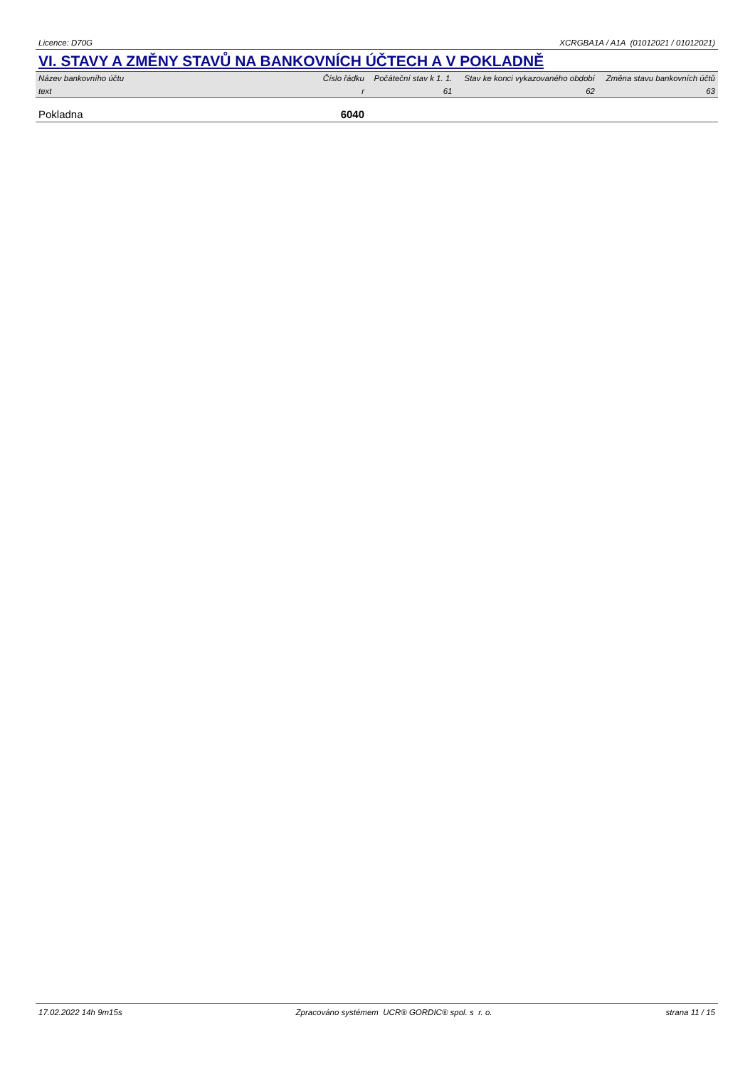Licence: D70G XCRGBA1A / A1A (01012021 / 01012021)
VI. STAVY A ZMĚNY STAVŮ NA BANKOVNÍCH ÚČTECH A V POKLADNĚ
| Název bankovního účtu | Číslo řádku | Počáteční stav k 1. 1. | Stav ke konci vykazovaného období | Změna stavu bankovních účtů |
| --- | --- | --- | --- | --- |
| text | r | 61 | 62 | 63 |
| Pokladna | 6040 | | | |
17.02.2022 14h 9m15s Zpracováno systémem UCR® GORDIC® spol. s r. o. strana 11 / 15